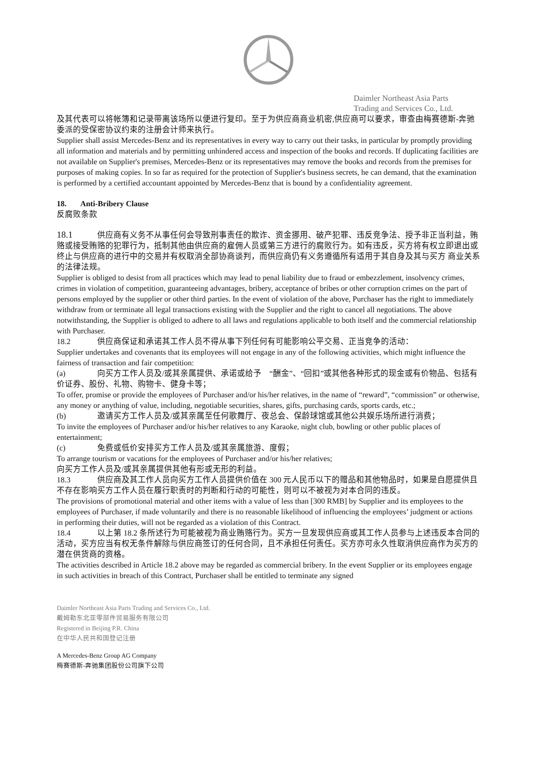Daimler Northeast Asia Parts
Trading and Services Co., Ltd.
及其代表可以将帐簿和记录带离该场所以便进行复印。至于为供应商商业机密,供应商可以要求，审查由梅赛德斯-奔驰委派的受保密协议约束的注册会计师来执行。
Supplier shall assist Mercedes-Benz and its representatives in every way to carry out their tasks, in particular by promptly providing all information and materials and by permitting unhindered access and inspection of the books and records. If duplicating facilities are not available on Supplier's premises, Mercedes-Benz or its representatives may remove the books and records from the premises for purposes of making copies. In so far as required for the protection of Supplier's business secrets, he can demand, that the examination is performed by a certified accountant appointed by Mercedes-Benz that is bound by a confidentiality agreement.
18. Anti-Bribery Clause
反腐败条款
18.1 供应商有义务不从事任何会导致刑事责任的欺诈、资金挪用、破产犯罪、违反竞争法、授予非正当利益，贿赂或接受贿赂的犯罪行为，抵制其他由供应商的雇佣人员或第三方进行的腐败行为。如有违反，买方将有权立即退出或终止与供应商的进行中的交易并有权取消全部协商谈判，而供应商仍有义务遵循所有适用于其自身及其与买方 商业关系的法律法规。
Supplier is obliged to desist from all practices which may lead to penal liability due to fraud or embezzlement, insolvency crimes, crimes in violation of competition, guaranteeing advantages, bribery, acceptance of bribes or other corruption crimes on the part of persons employed by the supplier or other third parties. In the event of violation of the above, Purchaser has the right to immediately withdraw from or terminate all legal transactions existing with the Supplier and the right to cancel all negotiations. The above notwithstanding, the Supplier is obliged to adhere to all laws and regulations applicable to both itself and the commercial relationship with Purchaser.
18.2 供应商保证和承诺其工作人员不得从事下列任何有可能影响公平交易、正当竞争的活动：
Supplier undertakes and covenants that its employees will not engage in any of the following activities, which might influence the fairness of transaction and fair competition:
(a) 向买方工作人员及/或其亲属提供、承诺或给予 “酬金”、“回扣”或其他各种形式的现金或有价物品、包括有价证券、股份、礼物、购物卡、健身卡等；
To offer, promise or provide the employees of Purchaser and/or his/her relatives, in the name of “reward”, “commission” or otherwise, any money or anything of value, including, negotiable securities, shares, gifts, purchasing cards, sports cards, etc.;
(b) 邀请买方工作人员及/或其亲属至任何歌舞厅、夜总会、保龄球馆或其他公共娱乐场所进行消费；
To invite the employees of Purchaser and/or his/her relatives to any Karaoke, night club, bowling or other public places of entertainment;
(c) 免费或低价安排买方工作人员及/或其亲属旅游、度假；
To arrange tourism or vacations for the employees of Purchaser and/or his/her relatives;
向买方工作人员及/或其亲属提供其他有形或无形的利益。
18.3 供应商及其工作人员向买方工作人员提供价值在 300 元人民币以下的赠品和其他物品时，如果是自愿提供且不存在影响买方工作人员在履行职责时的判断和行动的可能性，则可以不被视为对本合同的违反。
The provisions of promotional material and other items with a value of less than [300 RMB] by Supplier and its employees to the employees of Purchaser, if made voluntarily and there is no reasonable likelihood of influencing the employees’ judgment or actions in performing their duties, will not be regarded as a violation of this Contract.
18.4 以上第 18.2 条所述行为可能被视为商业贿赂行为。买方一旦发现供应商或其工作人员参与上述违反本合同的活动，买方应当有权无条件解除与供应商签订的任何合同，且不承担任何责任。买方亦可永久性取消供应商作为买方的潜在供货商的资格。
The activities described in Article 18.2 above may be regarded as commercial bribery. In the event Supplier or its employees engage in such activities in breach of this Contract, Purchaser shall be entitled to terminate any signed
Daimler Northeast Asia Parts Trading and Services Co., Ltd.
戴姆勒东北亚零部件贸易服务有限公司
Registered in Beijing P.R. China
在中华人民共和国登记注册
A Mercedes-Benz Group AG Company
梅赛德斯-奔驰集团股份公司旗下公司